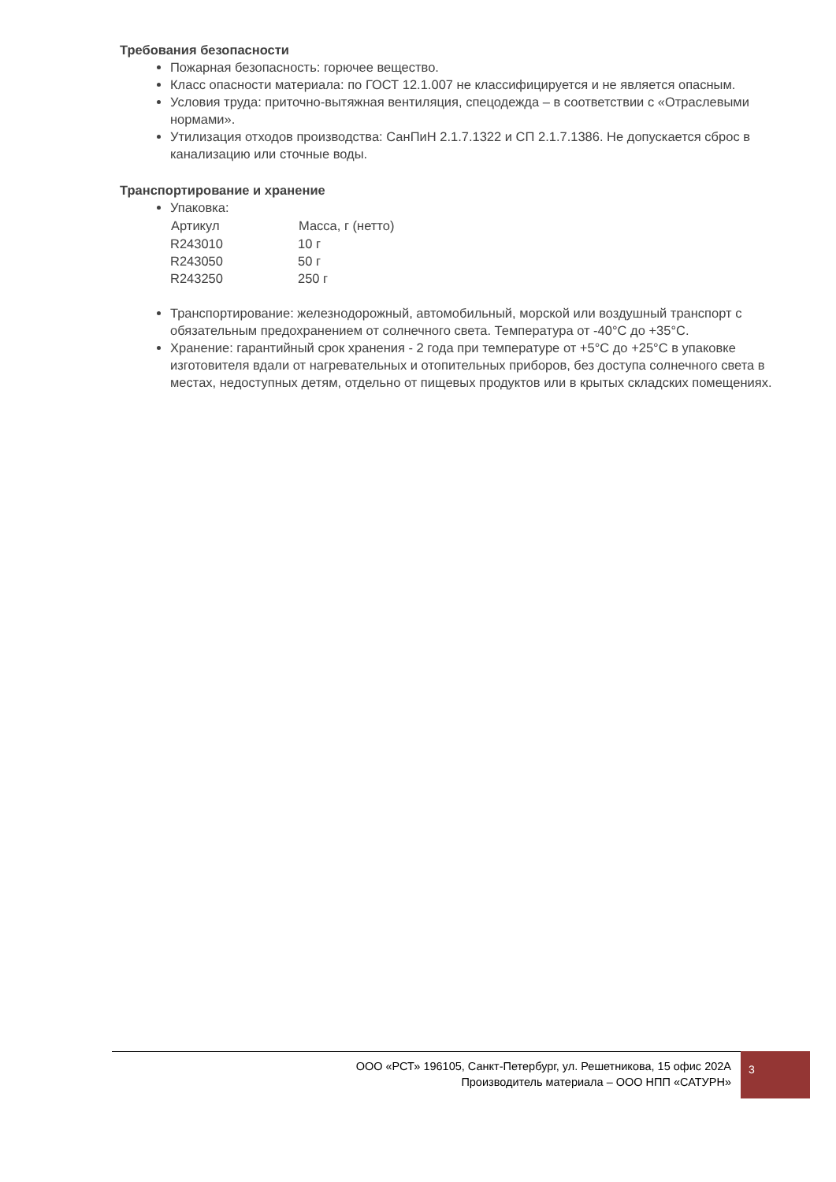Требования безопасности
Пожарная безопасность: горючее вещество.
Класс опасности материала: по ГОСТ 12.1.007 не классифицируется и не является опасным.
Условия труда: приточно-вытяжная вентиляция, спецодежда – в соответствии с «Отраслевыми нормами».
Утилизация отходов производства: СанПиН 2.1.7.1322 и СП 2.1.7.1386. Не допускается сброс в канализацию или сточные воды.
Транспортирование и хранение
Упаковка:
| Артикул | Масса, г (нетто) |
| --- | --- |
| R243010 | 10 г |
| R243050 | 50 г |
| R243250 | 250 г |
Транспортирование: железнодорожный, автомобильный, морской или воздушный транспорт с обязательным предохранением от солнечного света. Температура от -40°С до +35°С.
Хранение: гарантийный срок хранения - 2 года при температуре от +5°С до +25°С в упаковке изготовителя вдали от нагревательных и отопительных приборов, без доступа солнечного света в местах, недоступных детям, отдельно от пищевых продуктов или в крытых складских помещениях.
ООО «РСТ» 196105, Санкт-Петербург, ул. Решетникова, 15 офис 202А
Производитель материала – ООО НПП «САТУРН»
3